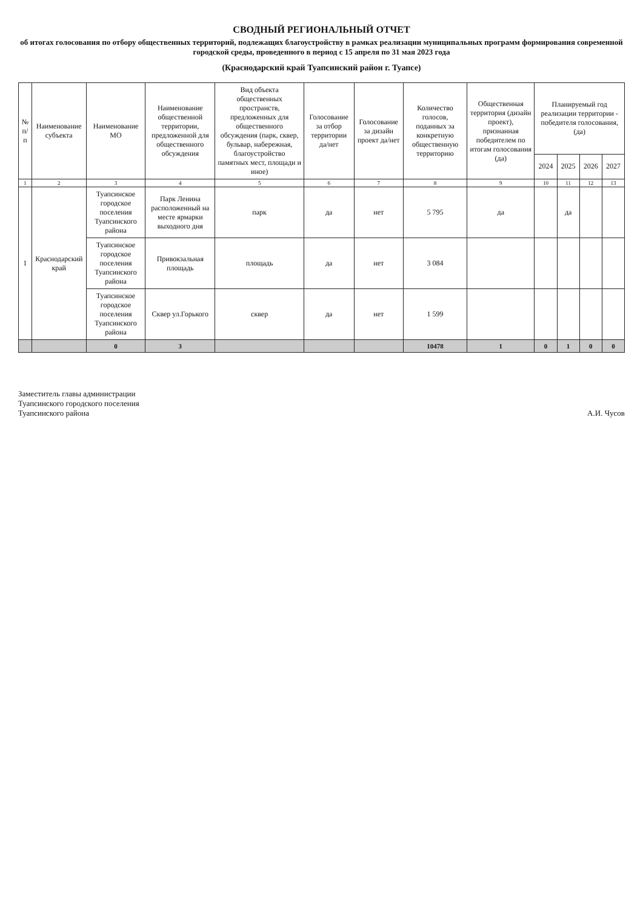СВОДНЫЙ РЕГИОНАЛЬНЫЙ ОТЧЕТ
об итогах голосования по отбору общественных территорий, подлежащих благоустройству в рамках реализации муниципальных программ формирования современной городской среды, проведенного в период с 15 апреля по 31 мая 2023 года
(Краснодарский край Туапсинский район г. Туапсе)
| № п/п | Наименование субъекта | Наименование МО | Наименование общественной территории, предложенной для общественного обсуждения | Вид объекта общественных пространств, предложенных для общественного обсуждения (парк, сквер, бульвар, набережная, благоустройство памятных мест, площади и иное) | Голосование за отбор территории да/нет | Голосование за дизайн проект да/нет | Количество голосов, поданных за конкретную общественную территорию | Общественная территория (дизайн проект), признанная победителем по итогам голосования (да) | Планируемый год реализации территории - победителя голосования, (да) | | | |
| --- | --- | --- | --- | --- | --- | --- | --- | --- | --- | --- | --- | --- |
| | | | | | | | | | 2024 | 2025 | 2026 | 2027 |
| 1 | 2 | 3 | 4 | 5 | 6 | 7 | 8 | 9 | 10 | 11 | 12 | 13 |
| 1 | Краснодарский край | Туапсинское городское поселения Туапсинского района | Парк Ленина расположенный на месте ярмарки выходного дня | парк | да | нет | 5 795 | да | | да | | |
| | | Туапсинское городское поселения Туапсинского района | Привокзальная площадь | площадь | да | нет | 3 084 | | | | | |
| | | Туапсинское городское поселения Туапсинского района | Сквер ул.Горького | сквер | да | нет | 1 599 | | | | | |
| | | 0 | 3 | | | | 10478 | 1 | 0 | 1 | 0 | 0 |
Заместитель главы администрации
Туапсинского городского поселения
Туапсинского района
А.И. Чусов